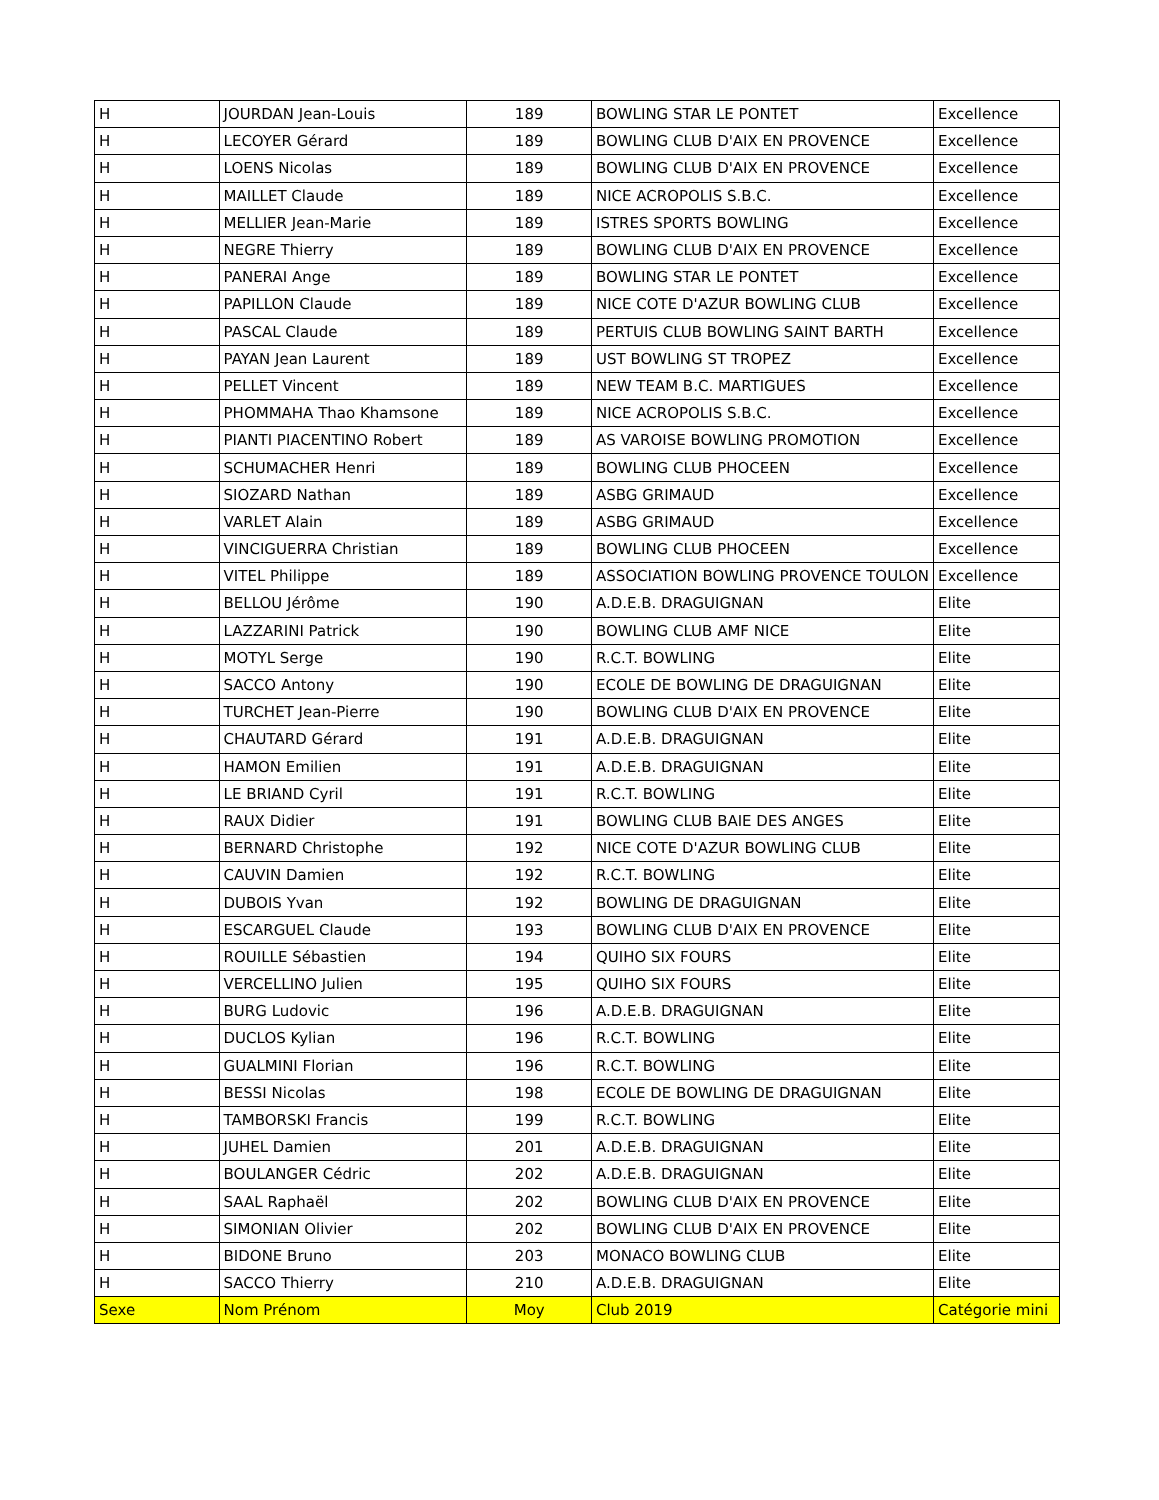| H | JOURDAN Jean-Louis | 189 | BOWLING STAR LE PONTET | Excellence |
| H | LECOYER Gérard | 189 | BOWLING CLUB D'AIX EN PROVENCE | Excellence |
| H | LOENS Nicolas | 189 | BOWLING CLUB D'AIX EN PROVENCE | Excellence |
| H | MAILLET Claude | 189 | NICE ACROPOLIS S.B.C. | Excellence |
| H | MELLIER Jean-Marie | 189 | ISTRES SPORTS BOWLING | Excellence |
| H | NEGRE Thierry | 189 | BOWLING CLUB D'AIX EN PROVENCE | Excellence |
| H | PANERAI Ange | 189 | BOWLING STAR LE PONTET | Excellence |
| H | PAPILLON Claude | 189 | NICE COTE D'AZUR BOWLING CLUB | Excellence |
| H | PASCAL Claude | 189 | PERTUIS CLUB BOWLING SAINT BARTH | Excellence |
| H | PAYAN Jean Laurent | 189 | UST BOWLING ST TROPEZ | Excellence |
| H | PELLET Vincent | 189 | NEW TEAM B.C. MARTIGUES | Excellence |
| H | PHOMMAHA Thao Khamsone | 189 | NICE ACROPOLIS S.B.C. | Excellence |
| H | PIANTI PIACENTINO Robert | 189 | AS VAROISE BOWLING PROMOTION | Excellence |
| H | SCHUMACHER Henri | 189 | BOWLING CLUB PHOCEEN | Excellence |
| H | SIOZARD Nathan | 189 | ASBG GRIMAUD | Excellence |
| H | VARLET Alain | 189 | ASBG GRIMAUD | Excellence |
| H | VINCIGUERRA Christian | 189 | BOWLING CLUB PHOCEEN | Excellence |
| H | VITEL Philippe | 189 | ASSOCIATION BOWLING PROVENCE TOULON | Excellence |
| H | BELLOU Jérôme | 190 | A.D.E.B. DRAGUIGNAN | Elite |
| H | LAZZARINI Patrick | 190 | BOWLING CLUB AMF NICE | Elite |
| H | MOTYL Serge | 190 | R.C.T. BOWLING | Elite |
| H | SACCO Antony | 190 | ECOLE DE BOWLING DE DRAGUIGNAN | Elite |
| H | TURCHET Jean-Pierre | 190 | BOWLING CLUB D'AIX EN PROVENCE | Elite |
| H | CHAUTARD Gérard | 191 | A.D.E.B. DRAGUIGNAN | Elite |
| H | HAMON Emilien | 191 | A.D.E.B. DRAGUIGNAN | Elite |
| H | LE BRIAND Cyril | 191 | R.C.T. BOWLING | Elite |
| H | RAUX Didier | 191 | BOWLING CLUB BAIE DES ANGES | Elite |
| H | BERNARD Christophe | 192 | NICE COTE D'AZUR BOWLING CLUB | Elite |
| H | CAUVIN Damien | 192 | R.C.T. BOWLING | Elite |
| H | DUBOIS Yvan | 192 | BOWLING DE DRAGUIGNAN | Elite |
| H | ESCARGUEL Claude | 193 | BOWLING CLUB D'AIX EN PROVENCE | Elite |
| H | ROUILLE Sébastien | 194 | QUIHO SIX FOURS | Elite |
| H | VERCELLINO Julien | 195 | QUIHO SIX FOURS | Elite |
| H | BURG Ludovic | 196 | A.D.E.B. DRAGUIGNAN | Elite |
| H | DUCLOS Kylian | 196 | R.C.T. BOWLING | Elite |
| H | GUALMINI Florian | 196 | R.C.T. BOWLING | Elite |
| H | BESSI Nicolas | 198 | ECOLE DE BOWLING DE DRAGUIGNAN | Elite |
| H | TAMBORSKI Francis | 199 | R.C.T. BOWLING | Elite |
| H | JUHEL Damien | 201 | A.D.E.B. DRAGUIGNAN | Elite |
| H | BOULANGER Cédric | 202 | A.D.E.B. DRAGUIGNAN | Elite |
| H | SAAL Raphaël | 202 | BOWLING CLUB D'AIX EN PROVENCE | Elite |
| H | SIMONIAN Olivier | 202 | BOWLING CLUB D'AIX EN PROVENCE | Elite |
| H | BIDONE Bruno | 203 | MONACO BOWLING CLUB | Elite |
| H | SACCO Thierry | 210 | A.D.E.B. DRAGUIGNAN | Elite |
| Sexe | Nom Prénom | Moy | Club 2019 | Catégorie mini |